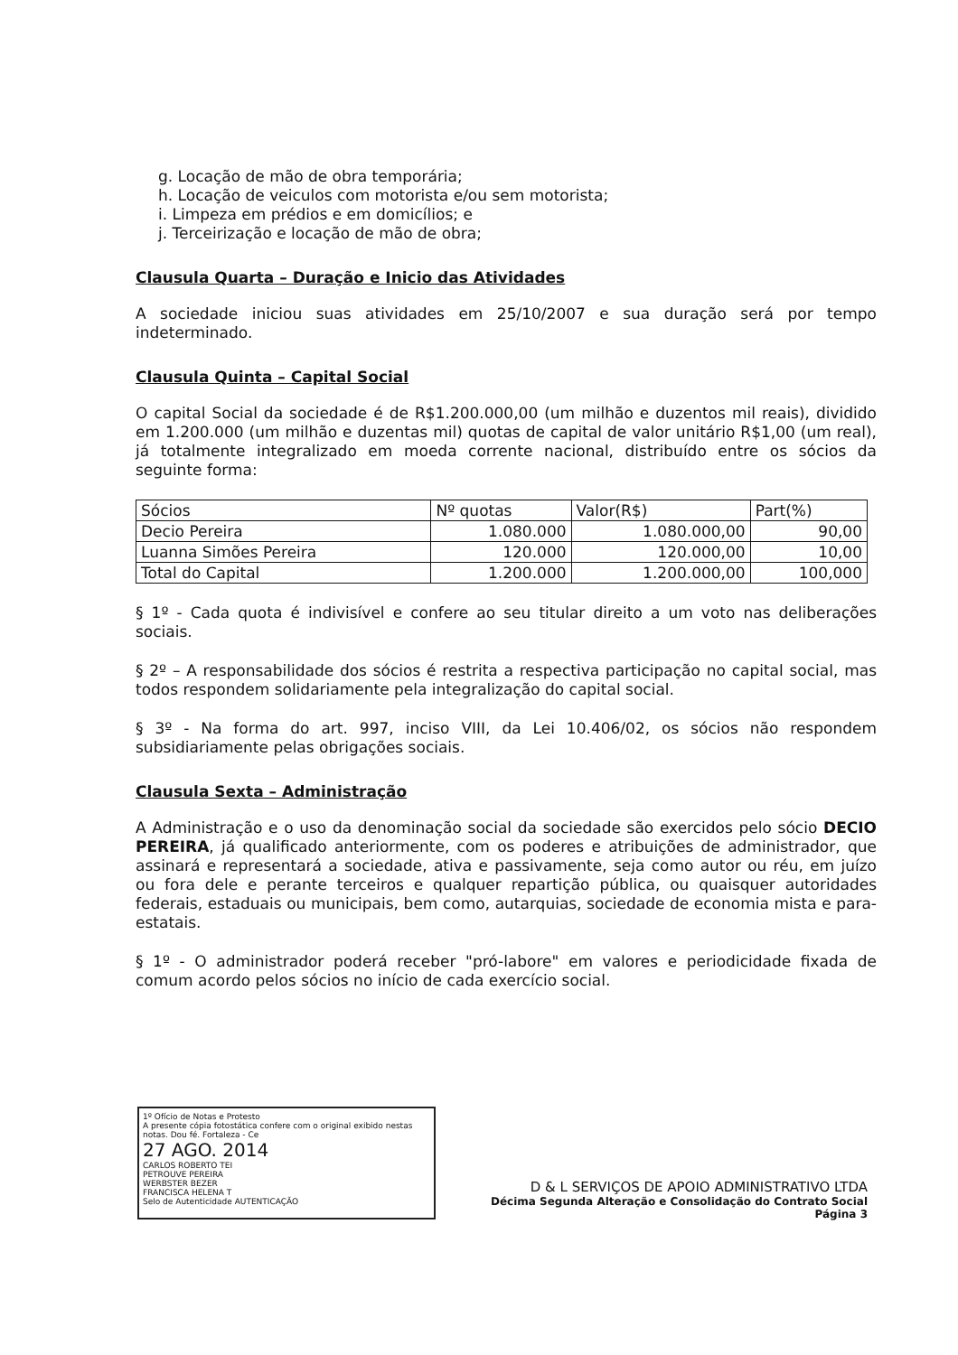g. Locação de mão de obra temporária;
h. Locação de veiculos com motorista e/ou sem motorista;
i. Limpeza em prédios e em domicílios; e
j. Terceirização e locação de mão de obra;
Clausula Quarta – Duração e Inicio das Atividades
A sociedade iniciou suas atividades em 25/10/2007 e sua duração será por tempo indeterminado.
Clausula Quinta – Capital Social
O capital Social da sociedade é de R$1.200.000,00 (um milhão e duzentos mil reais), dividido em 1.200.000 (um milhão e duzentas mil) quotas de capital de valor unitário R$1,00 (um real), já totalmente integralizado em moeda corrente nacional, distribuído entre os sócios da seguinte forma:
| Sócios | Nº quotas | Valor(R$) | Part(%) |
| --- | --- | --- | --- |
| Decio Pereira | 1.080.000 | 1.080.000,00 | 90,00 |
| Luanna Simões Pereira | 120.000 | 120.000,00 | 10,00 |
| Total do Capital | 1.200.000 | 1.200.000,00 | 100,000 |
§ 1º - Cada quota é indivisível e confere ao seu titular direito a um voto nas deliberações sociais.
§ 2º – A responsabilidade dos sócios é restrita a respectiva participação no capital social, mas todos respondem solidariamente pela integralização do capital social.
§ 3º - Na forma do art. 997, inciso VIII, da Lei 10.406/02, os sócios não respondem subsidiariamente pelas obrigações sociais.
Clausula Sexta – Administração
A Administração e o uso da denominação social da sociedade são exercidos pelo sócio DECIO PEREIRA, já qualificado anteriormente, com os poderes e atribuições de administrador, que assinará e representará a sociedade, ativa e passivamente, seja como autor ou réu, em juízo ou fora dele e perante terceiros e qualquer repartição pública, ou quaisquer autoridades federais, estaduais ou municipais, bem como, autarquias, sociedade de economia mista e para-estatais.
§ 1º - O administrador poderá receber "pró-labore" em valores e periodicidade fixada de comum acordo pelos sócios no início de cada exercício social.
1º Ofício de Notas e Protesto
A presente cópia fotostática confere com o original exibido nestas notas. Dou fé. Fortaleza - Ce
27 AGO. 2014
CARLOS ROBERTO TEI
PETROUVE PEREIRA
WERBSTER BEZER
FRANCISCA HELENA T
Selo de Autenticidade AUTENTICAÇÃO
D & L SERVIÇOS DE APOIO ADMINISTRATIVO LTDA
Décima Segunda Alteração e Consolidação do Contrato Social
Página 3